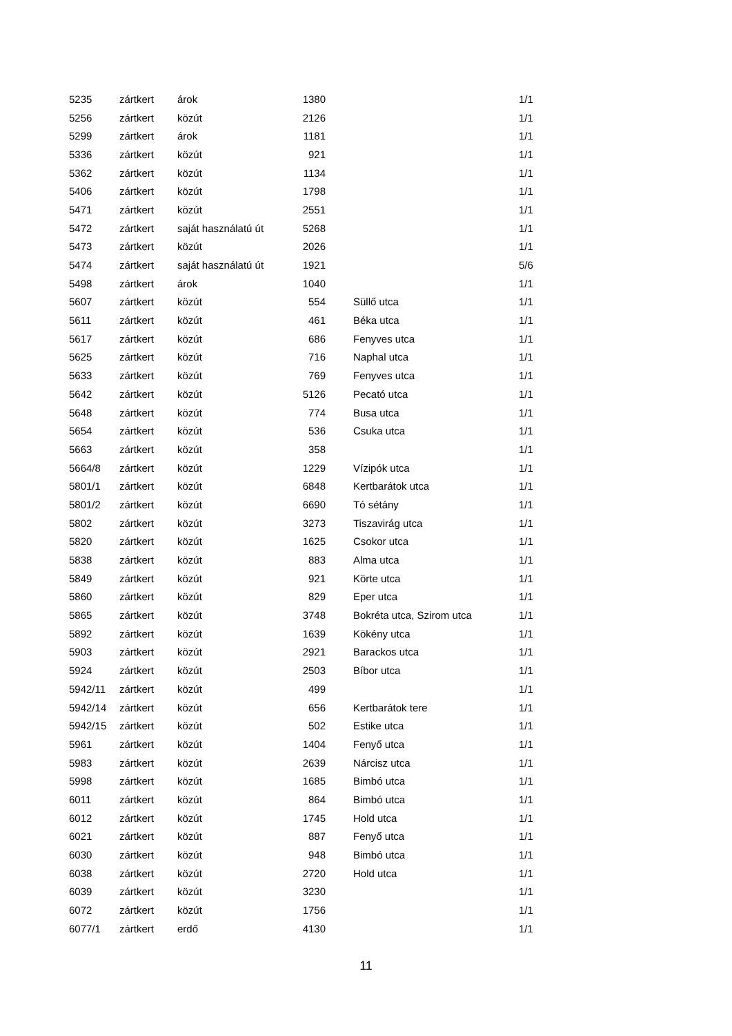| 5235 | zártkert | árok | 1380 | | 1/1 |
| 5256 | zártkert | közút | 2126 | | 1/1 |
| 5299 | zártkert | árok | 1181 | | 1/1 |
| 5336 | zártkert | közút | 921 | | 1/1 |
| 5362 | zártkert | közút | 1134 | | 1/1 |
| 5406 | zártkert | közút | 1798 | | 1/1 |
| 5471 | zártkert | közút | 2551 | | 1/1 |
| 5472 | zártkert | saját használatú út | 5268 | | 1/1 |
| 5473 | zártkert | közút | 2026 | | 1/1 |
| 5474 | zártkert | saját használatú út | 1921 | | 5/6 |
| 5498 | zártkert | árok | 1040 | | 1/1 |
| 5607 | zártkert | közút | 554 | Süllő utca | 1/1 |
| 5611 | zártkert | közút | 461 | Béka utca | 1/1 |
| 5617 | zártkert | közút | 686 | Fenyves utca | 1/1 |
| 5625 | zártkert | közút | 716 | Naphal utca | 1/1 |
| 5633 | zártkert | közút | 769 | Fenyves utca | 1/1 |
| 5642 | zártkert | közút | 5126 | Pecató utca | 1/1 |
| 5648 | zártkert | közút | 774 | Busa utca | 1/1 |
| 5654 | zártkert | közút | 536 | Csuka utca | 1/1 |
| 5663 | zártkert | közút | 358 | | 1/1 |
| 5664/8 | zártkert | közút | 1229 | Vízipók utca | 1/1 |
| 5801/1 | zártkert | közút | 6848 | Kertbarátok utca | 1/1 |
| 5801/2 | zártkert | közút | 6690 | Tó sétány | 1/1 |
| 5802 | zártkert | közút | 3273 | Tiszavirág utca | 1/1 |
| 5820 | zártkert | közút | 1625 | Csokor utca | 1/1 |
| 5838 | zártkert | közút | 883 | Alma utca | 1/1 |
| 5849 | zártkert | közút | 921 | Körte utca | 1/1 |
| 5860 | zártkert | közút | 829 | Eper utca | 1/1 |
| 5865 | zártkert | közút | 3748 | Bokréta utca, Szirom utca | 1/1 |
| 5892 | zártkert | közút | 1639 | Kökény utca | 1/1 |
| 5903 | zártkert | közút | 2921 | Barackos utca | 1/1 |
| 5924 | zártkert | közút | 2503 | Bíbor utca | 1/1 |
| 5942/11 | zártkert | közút | 499 | | 1/1 |
| 5942/14 | zártkert | közút | 656 | Kertbarátok tere | 1/1 |
| 5942/15 | zártkert | közút | 502 | Estike utca | 1/1 |
| 5961 | zártkert | közút | 1404 | Fenyő utca | 1/1 |
| 5983 | zártkert | közút | 2639 | Nárcisz utca | 1/1 |
| 5998 | zártkert | közút | 1685 | Bimbó utca | 1/1 |
| 6011 | zártkert | közút | 864 | Bimbó utca | 1/1 |
| 6012 | zártkert | közút | 1745 | Hold utca | 1/1 |
| 6021 | zártkert | közút | 887 | Fenyő utca | 1/1 |
| 6030 | zártkert | közút | 948 | Bimbó utca | 1/1 |
| 6038 | zártkert | közút | 2720 | Hold utca | 1/1 |
| 6039 | zártkert | közút | 3230 | | 1/1 |
| 6072 | zártkert | közút | 1756 | | 1/1 |
| 6077/1 | zártkert | erdő | 4130 | | 1/1 |
11